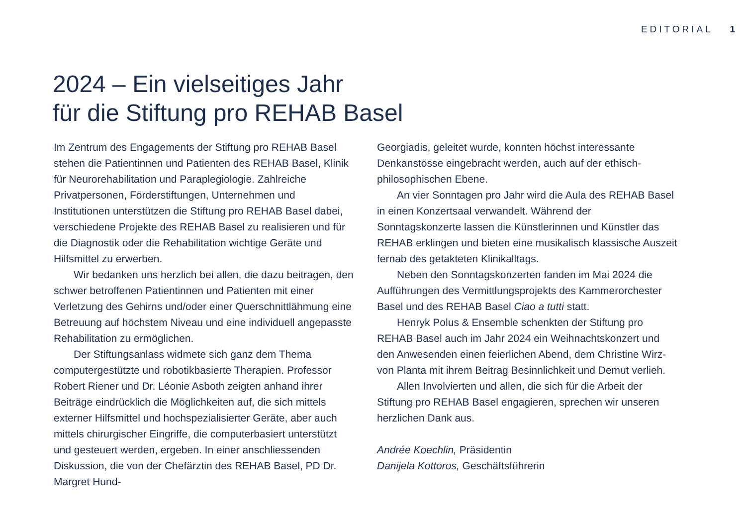EDITORIAL 1
2024 – Ein vielseitiges Jahr
für die Stiftung pro REHAB Basel
Im Zentrum des Engagements der Stiftung pro REHAB Basel stehen die Patientinnen und Patienten des REHAB Basel, Klinik für Neurorehabilitation und Paraplegiologie. Zahlreiche Privatpersonen, Förderstiftungen, Unterneh­men und Institutionen unterstützen die Stiftung pro REHAB Basel dabei, verschiedene Projekte des REHAB Basel zu realisieren und für die Diagnostik oder die Reha­bilitation wichtige Geräte und Hilfsmittel zu erwerben.
Wir bedanken uns herzlich bei allen, die dazu bei­tragen, den schwer betroffenen Patientinnen und Patienten mit einer Verletzung des Gehirns und/oder einer Querschnittlähmung eine Betreuung auf höchstem Niveau und eine individuell angepasste Rehabilitation zu ermöglichen.
Der Stiftungsanlass widmete sich ganz dem Thema computergestützte und robotikbasierte Therapien. Professor Robert Riener und Dr. Léonie Asboth zeigten anhand ihrer Beiträge eindrücklich die Möglichkeiten auf, die sich mittels externer Hilfsmittel und hochspeziali­sierter Geräte, aber auch mittels chirurgischer Eingriffe, die computerbasiert unterstützt und gesteuert werden, ergeben. In einer anschliessenden Diskussion, die von der Chefärztin des REHAB Basel, PD Dr. Margret Hund-
Georgiadis, geleitet wurde, konnten höchst interessante Denkanstösse eingebracht werden, auch auf der ethisch-philosophischen Ebene.
An vier Sonntagen pro Jahr wird die Aula des REHAB Basel in einen Konzertsaal verwandelt. Während der Sonntagskonzerte lassen die Künstlerinnen und Künstler das REHAB erklingen und bieten eine musikalisch klassi­sche Auszeit fernab des getakteten Klinikalltags.
Neben den Sonntagskonzerten fanden im Mai 2024 die Aufführungen des Vermittlungsprojekts des Kammer­orchester Basel und des REHAB Basel Ciao a tutti statt.
Henryk Polus & Ensemble schenkten der Stiftung pro REHAB Basel auch im Jahr 2024 ein Weihnachtskonzert und den Anwesenden einen feierlichen Abend, dem Christine Wirz-von Planta mit ihrem Beitrag Besinnlichkeit und Demut verlieh.
Allen Involvierten und allen, die sich für die Arbeit der Stiftung pro REHAB Basel engagieren, sprechen wir unseren herzlichen Dank aus.
Andrée Koechlin, Präsidentin
Danijela Kottoros, Geschäftsführerin